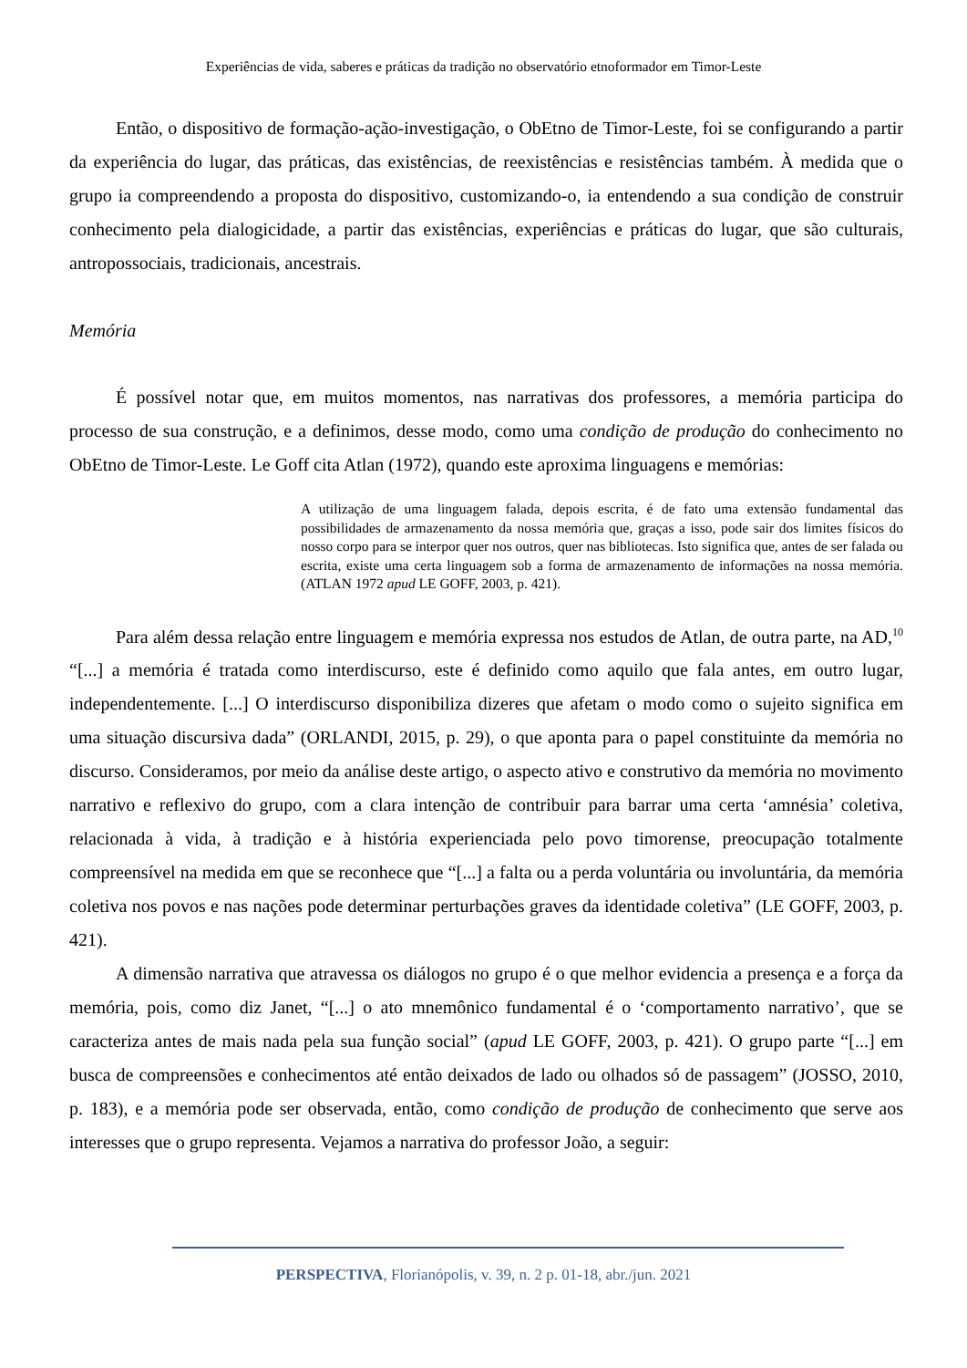Experiências de vida, saberes e práticas da tradição no observatório etnoformador em Timor-Leste
Então, o dispositivo de formação-ação-investigação, o ObEtno de Timor-Leste, foi se configurando a partir da experiência do lugar, das práticas, das existências, de reexistências e resistências também. À medida que o grupo ia compreendendo a proposta do dispositivo, customizando-o, ia entendendo a sua condição de construir conhecimento pela dialogicidade, a partir das existências, experiências e práticas do lugar, que são culturais, antropossociais, tradicionais, ancestrais.
Memória
É possível notar que, em muitos momentos, nas narrativas dos professores, a memória participa do processo de sua construção, e a definimos, desse modo, como uma condição de produção do conhecimento no ObEtno de Timor-Leste. Le Goff cita Atlan (1972), quando este aproxima linguagens e memórias:
A utilização de uma linguagem falada, depois escrita, é de fato uma extensão fundamental das possibilidades de armazenamento da nossa memória que, graças a isso, pode sair dos limites físicos do nosso corpo para se interpor quer nos outros, quer nas bibliotecas. Isto significa que, antes de ser falada ou escrita, existe uma certa linguagem sob a forma de armazenamento de informações na nossa memória. (ATLAN 1972 apud LE GOFF, 2003, p. 421).
Para além dessa relação entre linguagem e memória expressa nos estudos de Atlan, de outra parte, na AD,<sup>10</sup> “[...] a memória é tratada como interdiscurso, este é definido como aquilo que fala antes, em outro lugar, independentemente. [...] O interdiscurso disponibiliza dizeres que afetam o modo como o sujeito significa em uma situação discursiva dada” (ORLANDI, 2015, p. 29), o que aponta para o papel constituinte da memória no discurso. Consideramos, por meio da análise deste artigo, o aspecto ativo e construtivo da memória no movimento narrativo e reflexivo do grupo, com a clara intenção de contribuir para barrar uma certa ‘amnésia’ coletiva, relacionada à vida, à tradição e à história experienciada pelo povo timorense, preocupação totalmente compreensível na medida em que se reconhece que “[...] a falta ou a perda voluntária ou involuntária, da memória coletiva nos povos e nas nações pode determinar perturbações graves da identidade coletiva” (LE GOFF, 2003, p. 421).
A dimensão narrativa que atravessa os diálogos no grupo é o que melhor evidencia a presença e a força da memória, pois, como diz Janet, “[...] o ato mnemônico fundamental é o ‘comportamento narrativo’, que se caracteriza antes de mais nada pela sua função social” (apud LE GOFF, 2003, p. 421). O grupo parte “[...] em busca de compreensões e conhecimentos até então deixados de lado ou olhados só de passagem” (JOSSO, 2010, p. 183), e a memória pode ser observada, então, como condição de produção de conhecimento que serve aos interesses que o grupo representa. Vejamos a narrativa do professor João, a seguir:
PERSPECTIVA, Florianópolis, v. 39, n. 2 p. 01-18, abr./jun. 2021